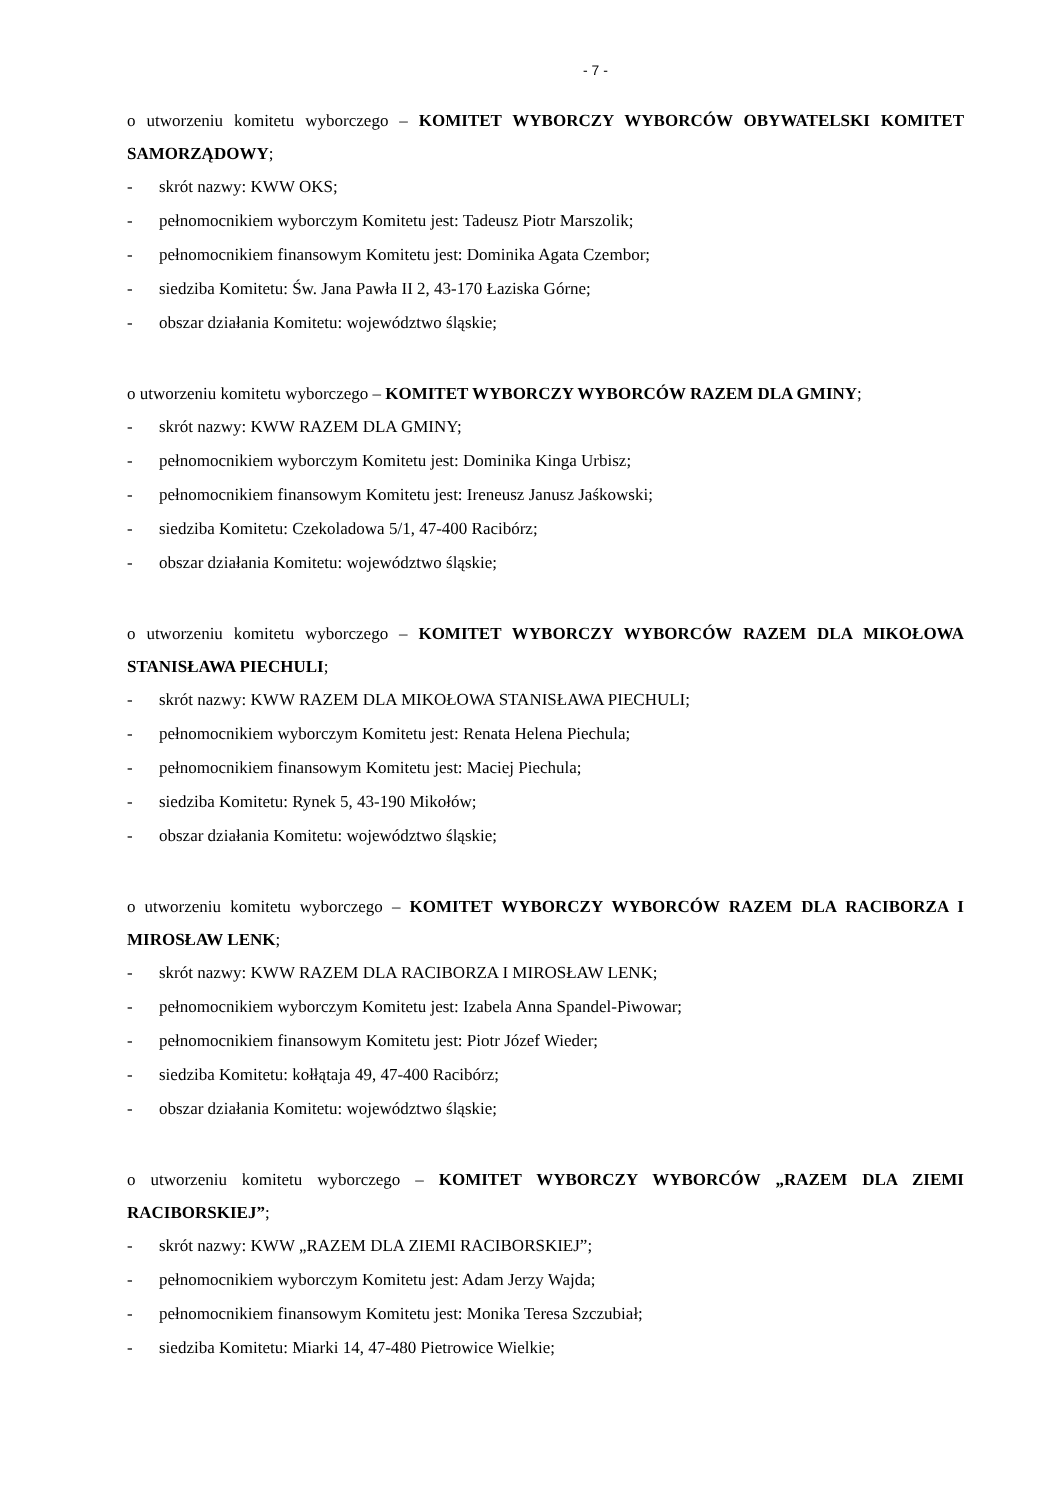- 7 -
o utworzeniu komitetu wyborczego – KOMITET WYBORCZY WYBORCÓW OBYWATELSKI KOMITET SAMORZĄDOWY;
- skrót nazwy: KWW OKS;
- pełnomocnikiem wyborczym Komitetu jest: Tadeusz Piotr Marszolik;
- pełnomocnikiem finansowym Komitetu jest: Dominika Agata Czembor;
- siedziba Komitetu: Św. Jana Pawła II 2, 43-170 Łaziska Górne;
- obszar działania Komitetu: województwo śląskie;
o utworzeniu komitetu wyborczego – KOMITET WYBORCZY WYBORCÓW RAZEM DLA GMINY;
- skrót nazwy: KWW RAZEM DLA GMINY;
- pełnomocnikiem wyborczym Komitetu jest: Dominika Kinga Urbisz;
- pełnomocnikiem finansowym Komitetu jest: Ireneusz Janusz Jaśkowski;
- siedziba Komitetu: Czekoladowa 5/1, 47-400 Racibórz;
- obszar działania Komitetu: województwo śląskie;
o utworzeniu komitetu wyborczego – KOMITET WYBORCZY WYBORCÓW RAZEM DLA MIKOŁOWA STANISŁAWA PIECHULI;
- skrót nazwy: KWW RAZEM DLA MIKOŁOWA STANISŁAWA PIECHULI;
- pełnomocnikiem wyborczym Komitetu jest: Renata Helena Piechula;
- pełnomocnikiem finansowym Komitetu jest: Maciej Piechula;
- siedziba Komitetu: Rynek 5, 43-190 Mikołów;
- obszar działania Komitetu: województwo śląskie;
o utworzeniu komitetu wyborczego – KOMITET WYBORCZY WYBORCÓW RAZEM DLA RACIBORZA I MIROSŁAW LENK;
- skrót nazwy: KWW RAZEM DLA RACIBORZA I MIROSŁAW LENK;
- pełnomocnikiem wyborczym Komitetu jest: Izabela Anna Spandel-Piwowar;
- pełnomocnikiem finansowym Komitetu jest: Piotr Józef Wieder;
- siedziba Komitetu: kołłątaja 49, 47-400 Racibórz;
- obszar działania Komitetu: województwo śląskie;
o utworzeniu komitetu wyborczego – KOMITET WYBORCZY WYBORCÓW „RAZEM DLA ZIEMI RACIBORSKIEJ”;
- skrót nazwy: KWW „RAZEM DLA ZIEMI RACIBORSKIEJ”;
- pełnomocnikiem wyborczym Komitetu jest: Adam Jerzy Wajda;
- pełnomocnikiem finansowym Komitetu jest: Monika Teresa Szczubiał;
- siedziba Komitetu: Miarki 14, 47-480 Pietrowice Wielkie;